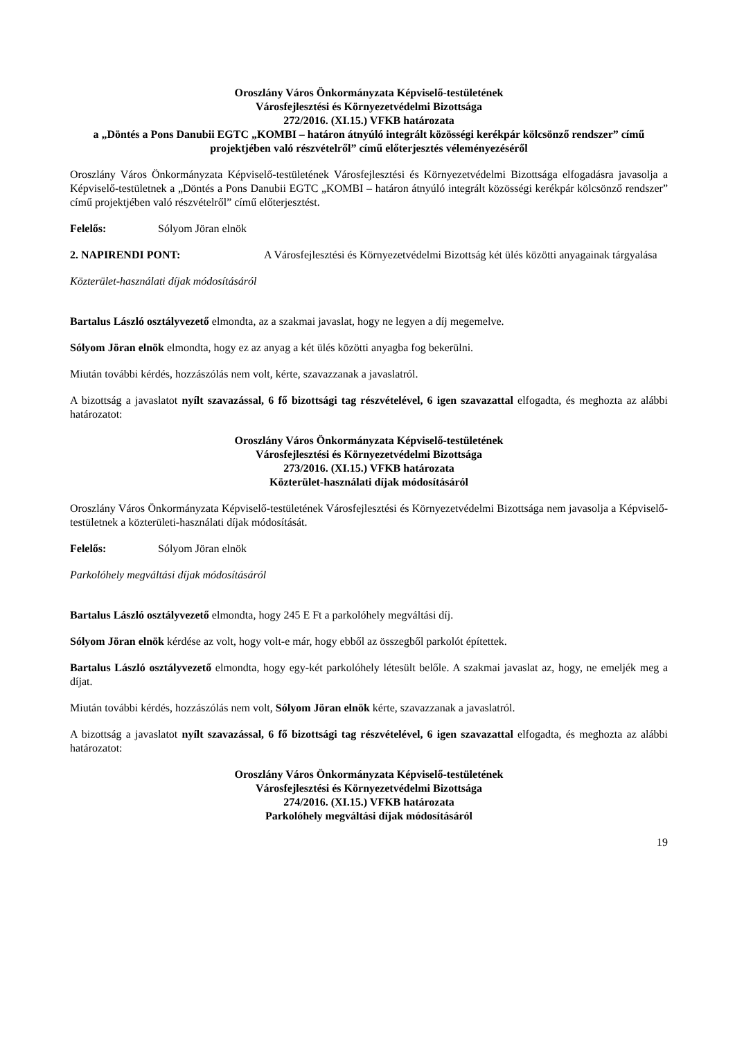Oroszlány Város Önkormányzata Képviselő-testületének
Városfejlesztési és Környezetvédelmi Bizottsága
272/2016. (XI.15.) VFKB határozata
a „Döntés a Pons Danubii EGTC „KOMBI – határon átnyúló integrált közösségi kerékpár kölcsönző rendszer” című projektjében való részvételről” című előterjesztés véleményezéséről
Oroszlány Város Önkormányzata Képviselő-testületének Városfejlesztési és Környezetvédelmi Bizottsága elfogadásra javasolja a Képviselő-testületnek a „Döntés a Pons Danubii EGTC „KOMBI – határon átnyúló integrált közösségi kerékpár kölcsönző rendszer” című projektjében való részvételről” című előterjesztést.
Felelős: Sólyom Jöran elnök
2. NAPIRENDI PONT: A Városfejlesztési és Környezetvédelmi Bizottság két ülés közötti anyagainak tárgyalása
Közterület-használati díjak módosításáról
Bartalus László osztályvezető elmondta, az a szakmai javaslat, hogy ne legyen a díj megemelve.
Sólyom Jöran elnök elmondta, hogy ez az anyag a két ülés közötti anyagba fog bekerülni.
Miután további kérdés, hozzászólás nem volt, kérte, szavazzanak a javaslatról.
A bizottság a javaslatot nyílt szavazással, 6 fő bizottsági tag részvételével, 6 igen szavazattal elfogadta, és meghozta az alábbi határozatot:
Oroszlány Város Önkormányzata Képviselő-testületének
Városfejlesztési és Környezetvédelmi Bizottsága
273/2016. (XI.15.) VFKB határozata
Közterület-használati díjak módosításáról
Oroszlány Város Önkormányzata Képviselő-testületének Városfejlesztési és Környezetvédelmi Bizottsága nem javasolja a Képviselő-testületnek a közterületi-használati díjak módosítását.
Felelős: Sólyom Jöran elnök
Parkolóhely megváltási díjak módosításáról
Bartalus László osztályvezető elmondta, hogy 245 E Ft a parkolóhely megváltási díj.
Sólyom Jöran elnök kérdése az volt, hogy volt-e már, hogy ebből az összegből parkolót építettek.
Bartalus László osztályvezető elmondta, hogy egy-két parkolóhely létesült belőle. A szakmai javaslat az, hogy, ne emeljék meg a díjat.
Miután további kérdés, hozzászólás nem volt, Sólyom Jöran elnök kérte, szavazzanak a javaslatról.
A bizottság a javaslatot nyílt szavazással, 6 fő bizottsági tag részvételével, 6 igen szavazattal elfogadta, és meghozta az alábbi határozatot:
Oroszlány Város Önkormányzata Képviselő-testületének
Városfejlesztési és Környezetvédelmi Bizottsága
274/2016. (XI.15.) VFKB határozata
Parkolóhely megváltási díjak módosításáról
19